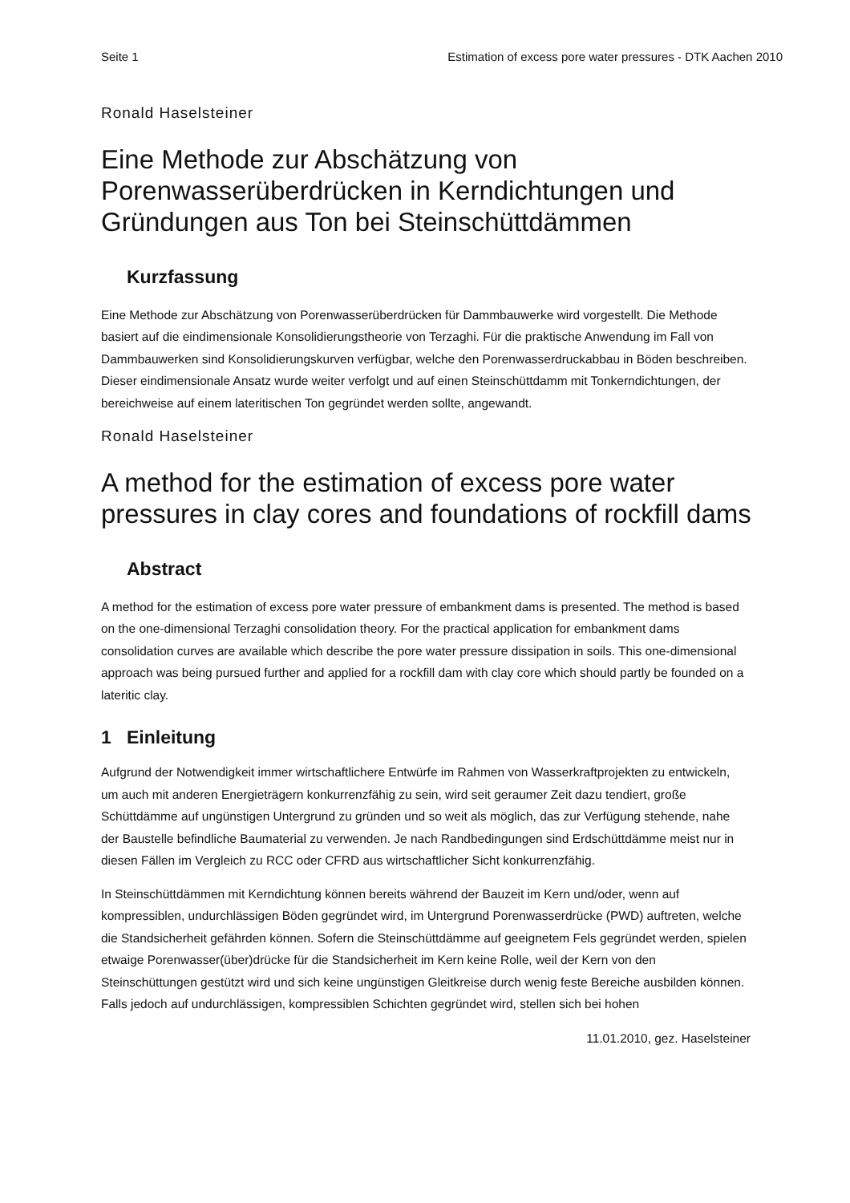Seite 1 Estimation of excess pore water pressures - DTK Aachen 2010
Ronald Haselsteiner
Eine Methode zur Abschätzung von Porenwasserüberdrücken in Kerndichtungen und Gründungen aus Ton bei Steinschüttdämmen
Kurzfassung
Eine Methode zur Abschätzung von Porenwasserüberdrücken für Dammbauwerke wird vorgestellt. Die Methode basiert auf die eindimensionale Konsolidierungstheorie von Terzaghi. Für die praktische Anwendung im Fall von Dammbauwerken sind Konsolidierungskurven verfügbar, welche den Porenwasserdruckabbau in Böden beschreiben. Dieser eindimensionale Ansatz wurde weiter verfolgt und auf einen Steinschüttdamm mit Tonkerndichtungen, der bereichweise auf einem lateritischen Ton gegründet werden sollte, angewandt.
Ronald Haselsteiner
A method for the estimation of excess pore water pressures in clay cores and foundations of rockfill dams
Abstract
A method for the estimation of excess pore water pressure of embankment dams is presented. The method is based on the one-dimensional Terzaghi consolidation theory. For the practical application for embankment dams consolidation curves are available which describe the pore water pressure dissipation in soils. This one-dimensional approach was being pursued further and applied for a rockfill dam with clay core which should partly be founded on a lateritic clay.
1 Einleitung
Aufgrund der Notwendigkeit immer wirtschaftlichere Entwürfe im Rahmen von Wasserkraftprojekten zu entwickeln, um auch mit anderen Energieträgern konkurrenzfähig zu sein, wird seit geraumer Zeit dazu tendiert, große Schüttdämme auf ungünstigen Untergrund zu gründen und so weit als möglich, das zur Verfügung stehende, nahe der Baustelle befindliche Baumaterial zu verwenden. Je nach Randbedingungen sind Erdschüttdämme meist nur in diesen Fällen im Vergleich zu RCC oder CFRD aus wirtschaftlicher Sicht konkurrenzfähig.
In Steinschüttdämmen mit Kerndichtung können bereits während der Bauzeit im Kern und/oder, wenn auf kompressiblen, undurchlässigen Böden gegründet wird, im Untergrund Porenwasserdrücke (PWD) auftreten, welche die Standsicherheit gefährden können. Sofern die Steinschüttdämme auf geeignetem Fels gegründet werden, spielen etwaige Porenwasser(über)drücke für die Standsicherheit im Kern keine Rolle, weil der Kern von den Steinschüttungen gestützt wird und sich keine ungünstigen Gleitkreise durch wenig feste Bereiche ausbilden können. Falls jedoch auf undurchlässigen, kompressiblen Schichten gegründet wird, stellen sich bei hohen
11.01.2010, gez. Haselsteiner